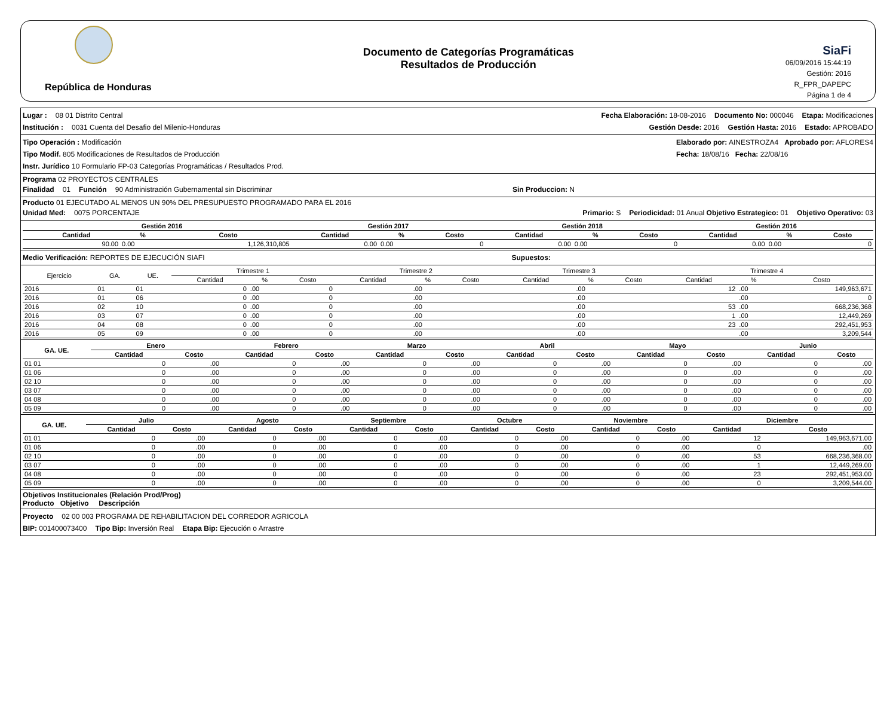República de Honduras
Documento de Categorías Programáticas
Resultados de Producción
SiaFi
06/09/2016 15:44:19
Gestión: 2016
R_FPR_DAPEPC
Página 1 de 4
Lugar : 08 01 Distrito Central Fecha Elaboración: 18-08-2016 Documento No: 000046 Etapa: Modificaciones
Institución : 0031 Cuenta del Desafio del Milenio-Honduras Gestión Desde: 2016 Gestión Hasta: 2016 Estado: APROBADO
Tipo Operación : Modificación
Tipo Modif. 805 Modificaciones de Resultados de Producción
Instr. Jurídico 10 Formulario FP-03 Categorías Programáticas / Resultados Prod.
Elaborado por: AINESTROZA4 Aprobado por: AFLORES4
Fecha: 18/08/16 Fecha: 22/08/16
Programa 02 PROYECTOS CENTRALES
Finalidad 01 Función 90 Administración Gubernamental sin Discriminar Sin Produccion: N
Producto 01 EJECUTADO AL MENOS UN 90% DEL PRESUPUESTO PROGRAMADO PARA EL 2016
Unidad Med: 0075 PORCENTAJE Primario: S Periodicidad: 01 Anual Objetivo Estrategico: 01 Objetivo Operativo: 03
| | Gestión 2016 | | | Gestión 2017 | | | Gestión 2018 | | | Gestión 2016 | | |
| --- | --- | --- | --- | --- | --- | --- | --- | --- | --- | --- | --- | --- |
| | Cantidad | % | Costo | Cantidad | % | Costo | Cantidad | % | Costo | Cantidad | % | Costo |
| | 90.00 | 0.00 | 1,126,310,805 | 0.00 | 0.00 | 0 | 0.00 | 0.00 | 0 | 0.00 | 0.00 | 0 |
Medio Verificación: REPORTES DE EJECUCIÓN SIAFI Supuestos:
| Ejercicio | GA. | UE. | Trimestre 1 | | | Trimestre 2 | | | Trimestre 3 | | | Trimestre 4 | | |
| --- | --- | --- | --- | --- | --- | --- | --- | --- | --- | --- | --- | --- | --- | --- |
| | | | Cantidad | % | Costo | Cantidad | % | Costo | Cantidad | % | Costo | Cantidad | % | Costo |
| 2016 | 01 | 01 | 0 | .00 | 0 | | .00 | | | .00 | | 12 | .00 | 149,963,671 |
| 2016 | 01 | 06 | 0 | .00 | 0 | | .00 | | | .00 | | | .00 | 0 |
| 2016 | 02 | 10 | 0 | .00 | 0 | | .00 | | | .00 | | 53 | .00 | 668,236,368 |
| 2016 | 03 | 07 | 0 | .00 | 0 | | .00 | | | .00 | | 1 | .00 | 12,449,269 |
| 2016 | 04 | 08 | 0 | .00 | 0 | | .00 | | | .00 | | 23 | .00 | 292,451,953 |
| 2016 | 05 | 09 | 0 | .00 | 0 | | .00 | | | .00 | | | .00 | 3,209,544 |
| GA. UE. | Enero | | Febrero | | Marzo | | Abril | | Mayo | | Junio | |
| --- | --- | --- | --- | --- | --- | --- | --- | --- | --- | --- | --- | --- |
| | Cantidad | Costo | Cantidad | Costo | Cantidad | Costo | Cantidad | Costo | Cantidad | Costo | Cantidad | Costo |
| 01 01 | 0 | .00 | 0 | .00 | 0 | .00 | 0 | .00 | 0 | .00 | 0 | .00 |
| 01 06 | 0 | .00 | 0 | .00 | 0 | .00 | 0 | .00 | 0 | .00 | 0 | .00 |
| 02 10 | 0 | .00 | 0 | .00 | 0 | .00 | 0 | .00 | 0 | .00 | 0 | .00 |
| 03 07 | 0 | .00 | 0 | .00 | 0 | .00 | 0 | .00 | 0 | .00 | 0 | .00 |
| 04 08 | 0 | .00 | 0 | .00 | 0 | .00 | 0 | .00 | 0 | .00 | 0 | .00 |
| 05 09 | 0 | .00 | 0 | .00 | 0 | .00 | 0 | .00 | 0 | .00 | 0 | .00 |
| GA. UE. | Julio | | Agosto | | Septiembre | | Octubre | | Noviembre | | Diciembre | |
| --- | --- | --- | --- | --- | --- | --- | --- | --- | --- | --- | --- | --- |
| | Cantidad | Costo | Cantidad | Costo | Cantidad | Costo | Cantidad | Costo | Cantidad | Costo | Cantidad | Costo |
| 01 01 | 0 | .00 | 0 | .00 | 0 | .00 | 0 | .00 | 0 | .00 | 12 | 149,963,671.00 |
| 01 06 | 0 | .00 | 0 | .00 | 0 | .00 | 0 | .00 | 0 | .00 | 0 | .00 |
| 02 10 | 0 | .00 | 0 | .00 | 0 | .00 | 0 | .00 | 0 | .00 | 53 | 668,236,368.00 |
| 03 07 | 0 | .00 | 0 | .00 | 0 | .00 | 0 | .00 | 0 | .00 | 1 | 12,449,269.00 |
| 04 08 | 0 | .00 | 0 | .00 | 0 | .00 | 0 | .00 | 0 | .00 | 23 | 292,451,953.00 |
| 05 09 | 0 | .00 | 0 | .00 | 0 | .00 | 0 | .00 | 0 | .00 | 0 | 3,209,544.00 |
Objetivos Institucionales (Relación Prod/Prog)
Producto Objetivo Descripción
Proyecto 02 00 003 PROGRAMA DE REHABILITACION DEL CORREDOR AGRICOLA
BIP: 001400073400 Tipo Bip: Inversión Real Etapa Bip: Ejecución o Arrastre